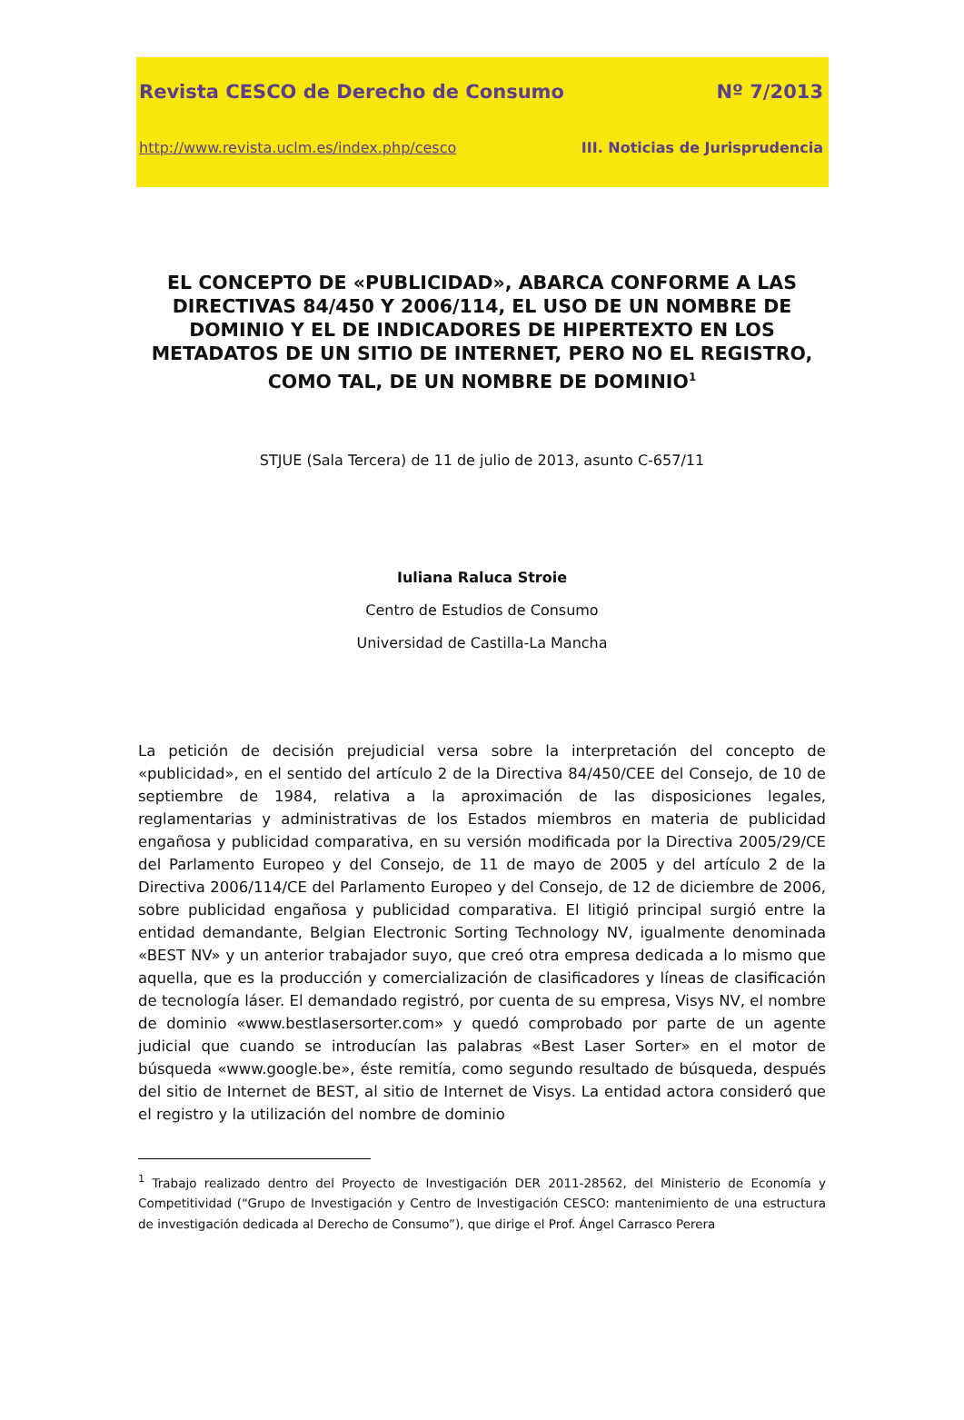Revista CESCO de Derecho de Consumo Nº 7/2013
http://www.revista.uclm.es/index.php/cesco III. Noticias de Jurisprudencia
EL CONCEPTO DE «PUBLICIDAD», ABARCA CONFORME A LAS DIRECTIVAS 84/450 Y 2006/114, EL USO DE UN NOMBRE DE DOMINIO Y EL DE INDICADORES DE HIPERTEXTO EN LOS METADATOS DE UN SITIO DE INTERNET, PERO NO EL REGISTRO, COMO TAL, DE UN NOMBRE DE DOMINIO<sup>1</sup>
STJUE (Sala Tercera) de 11 de julio de 2013, asunto C-657/11
Iuliana Raluca Stroie
Centro de Estudios de Consumo
Universidad de Castilla-La Mancha
La petición de decisión prejudicial versa sobre la interpretación del concepto de «publicidad», en el sentido del artículo 2 de la Directiva 84/450/CEE del Consejo, de 10 de septiembre de 1984, relativa a la aproximación de las disposiciones legales, reglamentarias y administrativas de los Estados miembros en materia de publicidad engañosa y publicidad comparativa, en su versión modificada por la Directiva 2005/29/CE del Parlamento Europeo y del Consejo, de 11 de mayo de 2005 y del artículo 2 de la Directiva 2006/114/CE del Parlamento Europeo y del Consejo, de 12 de diciembre de 2006, sobre publicidad engañosa y publicidad comparativa. El litigió principal surgió entre la entidad demandante, Belgian Electronic Sorting Technology NV, igualmente denominada «BEST NV» y un anterior trabajador suyo, que creó otra empresa dedicada a lo mismo que aquella, que es la producción y comercialización de clasificadores y líneas de clasificación de tecnología láser. El demandado registró, por cuenta de su empresa, Visys NV, el nombre de dominio «www.bestlasersorter.com» y quedó comprobado por parte de un agente judicial que cuando se introducían las palabras «Best Laser Sorter» en el motor de búsqueda «www.google.be», éste remitía, como segundo resultado de búsqueda, después del sitio de Internet de BEST, al sitio de Internet de Visys. La entidad actora consideró que el registro y la utilización del nombre de dominio
<sup>1</sup> Trabajo realizado dentro del Proyecto de Investigación DER 2011-28562, del Ministerio de Economía y Competitividad (“Grupo de Investigación y Centro de Investigación CESCO: mantenimiento de una estructura de investigación dedicada al Derecho de Consumo”), que dirige el Prof. Ángel Carrasco Perera